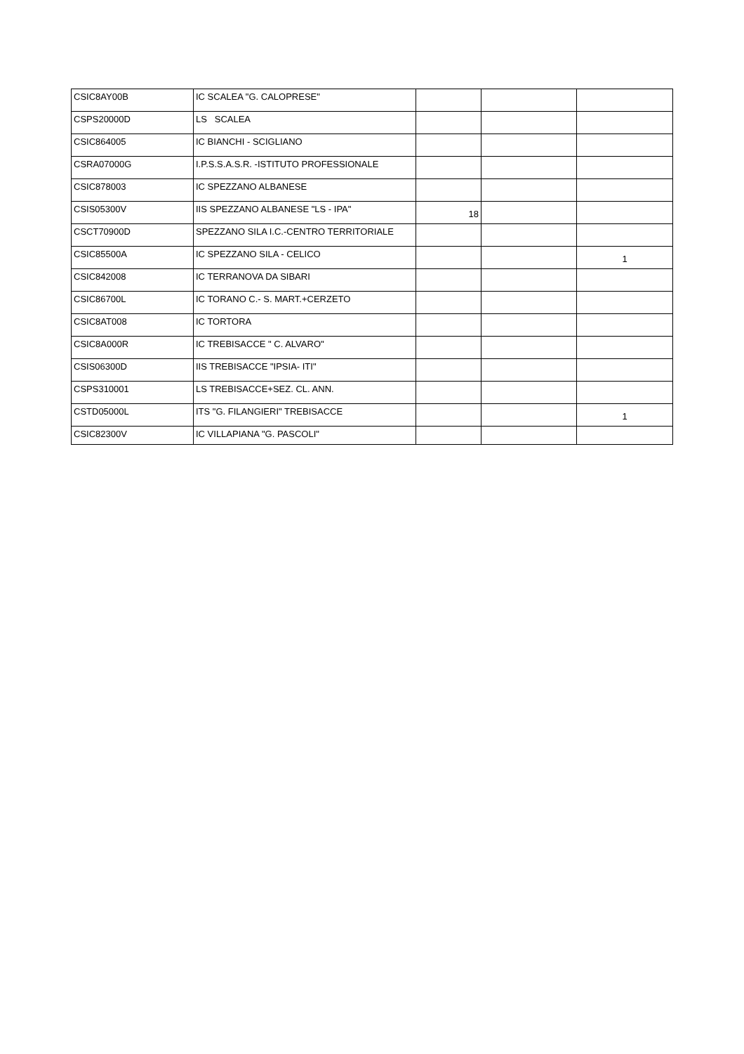| CSIC8AY00B | IC SCALEA "G. CALOPRESE" | | | |
| CSPS20000D | LS SCALEA | | | |
| CSIC864005 | IC BIANCHI - SCIGLIANO | | | |
| CSRA07000G | I.P.S.S.A.S.R. -ISTITUTO PROFESSIONALE | | | |
| CSIC878003 | IC SPEZZANO ALBANESE | | | |
| CSIS05300V | IIS SPEZZANO ALBANESE "LS - IPA" | 18 | | |
| CSCT70900D | SPEZZANO SILA I.C.-CENTRO TERRITORIALE | | | |
| CSIC85500A | IC SPEZZANO SILA - CELICO | | | 1 |
| CSIC842008 | IC TERRANOVA DA SIBARI | | | |
| CSIC86700L | IC TORANO C.- S. MART.+CERZETO | | | |
| CSIC8AT008 | IC TORTORA | | | |
| CSIC8A000R | IC TREBISACCE " C. ALVARO" | | | |
| CSIS06300D | IIS TREBISACCE "IPSIA- ITI" | | | |
| CSPS310001 | LS TREBISACCE+SEZ. CL. ANN. | | | |
| CSTD05000L | ITS "G. FILANGIERI" TREBISACCE | | | 1 |
| CSIC82300V | IC VILLAPIANA "G. PASCOLI" | | | |